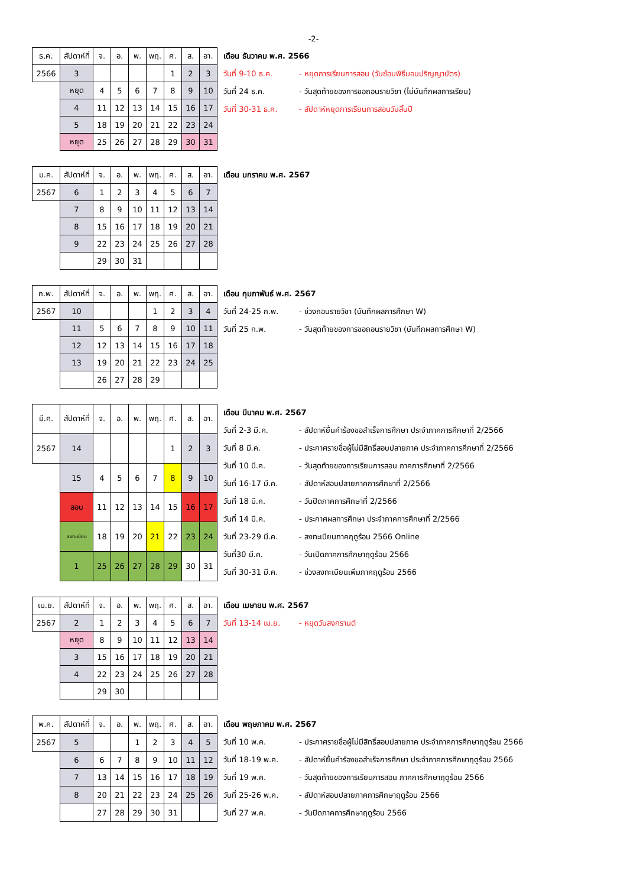-2-
| ธ.ค. | สัปดาห์ที่ | จ. | อ. | พ. | พฤ. | ศ. | ส. | อา. |
| 2566 | 3 | | | | | 1 | 2 | 3 |
| | หยุด | 4 | 5 | 6 | 7 | 8 | 9 | 10 |
| | 4 | 11 | 12 | 13 | 14 | 15 | 16 | 17 |
| | 5 | 18 | 19 | 20 | 21 | 22 | 23 | 24 |
| | หยุด | 25 | 26 | 27 | 28 | 29 | 30 | 31 |
เดือน ธันวาคม พ.ศ. 2566
วันที่ 9-10 ธ.ค. - หยุดการเรียนการสอน (วันซ้อมพิธีมอบปริญญาบัตร)
วันที่ 24 ธ.ค. - วันสุดท้ายของการขอถอนรายวิชา (ไม่บันทึกผลการเรียน)
วันที่ 30-31 ธ.ค. - สัปดาห์หยุดการเรียนการสอนวันสิ้นปี
| ม.ค. | สัปดาห์ที่ | จ. | อ. | พ. | พฤ. | ศ. | ส. | อา. |
| 2567 | 6 | 1 | 2 | 3 | 4 | 5 | 6 | 7 |
| | 7 | 8 | 9 | 10 | 11 | 12 | 13 | 14 |
| | 8 | 15 | 16 | 17 | 18 | 19 | 20 | 21 |
| | 9 | 22 | 23 | 24 | 25 | 26 | 27 | 28 |
| | | 29 | 30 | 31 | | | | |
เดือน มกราคม พ.ศ. 2567
| ก.พ. | สัปดาห์ที่ | จ. | อ. | พ. | พฤ. | ศ. | ส. | อา. |
| 2567 | 10 | | | | 1 | 2 | 3 | 4 |
| | 11 | 5 | 6 | 7 | 8 | 9 | 10 | 11 |
| | 12 | 12 | 13 | 14 | 15 | 16 | 17 | 18 |
| | 13 | 19 | 20 | 21 | 22 | 23 | 24 | 25 |
| | | 26 | 27 | 28 | 29 | | | |
เดือน กุมภาพันธ์ พ.ศ. 2567
วันที่ 24-25 ก.พ. - ช่วงถอนรายวิชา (บันทึกผลการศึกษา W)
วันที่ 25 ก.พ. - วันสุดท้ายของการขอถอนรายวิชา (บันทึกผลการศึกษา W)
| มี.ค. | สัปดาห์ที่ | จ. | อ. | พ. | พฤ. | ศ. | ส. | อา. |
| 2567 | 14 | | | | | 1 | 2 | 3 |
| | 15 | 4 | 5 | 6 | 7 | 8 | 9 | 10 |
| | สอบ | 11 | 12 | 13 | 14 | 15 | 16 | 17 |
| | ลงทะเบียน | 18 | 19 | 20 | 21 | 22 | 23 | 24 |
| | 1 | 25 | 26 | 27 | 28 | 29 | 30 | 31 |
เดือน มีนาคม พ.ศ. 2567
วันที่ 2-3 มี.ค. - สัปดาห์ยื่นคำร้องขอสำเร็จการศึกษา ประจำภาคการศึกษาที่ 2/2566
วันที่ 8 มี.ค. - ประกาศรายชื่อผู้ไม่มีสิทธิ์สอบปลายภาค ประจำภาคการศึกษาที่ 2/2566
วันที่ 10 มี.ค. - วันสุดท้ายของการเรียนการสอน ภาคการศึกษาที่ 2/2566
วันที่ 16-17 มี.ค. - สัปดาห์สอบปลายภาคการศึกษาที่ 2/2566
วันที่ 18 มี.ค. - วันปิดภาคการศึกษาที่ 2/2566
วันที่ 14 มี.ค. - ประกาศผลการศึกษา ประจำภาคการศึกษาที่ 2/2566
วันที่ 23-29 มี.ค. - ลงทะเบียนภาคฤดูร้อน 2566 Online
วันที่30 มี.ค. - วันเปิดภาคการศึกษาฤดูร้อน 2566
วันที่ 30-31 มี.ค. - ช่วงลงทะเบียนเพิ่มภาคฤดูร้อน 2566
| เม.ย. | สัปดาห์ที่ | จ. | อ. | พ. | พฤ. | ศ. | ส. | อา. |
| 2567 | 2 | 1 | 2 | 3 | 4 | 5 | 6 | 7 |
| | หยุด | 8 | 9 | 10 | 11 | 12 | 13 | 14 |
| | 3 | 15 | 16 | 17 | 18 | 19 | 20 | 21 |
| | 4 | 22 | 23 | 24 | 25 | 26 | 27 | 28 |
| | | 29 | 30 | | | | | |
เดือน เมษายน พ.ศ. 2567
วันที่ 13-14 เม.ย. - หยุดวันสงกรานต์
| พ.ค. | สัปดาห์ที่ | จ. | อ. | พ. | พฤ. | ศ. | ส. | อา. |
| 2567 | 5 | | | 1 | 2 | 3 | 4 | 5 |
| | 6 | 6 | 7 | 8 | 9 | 10 | 11 | 12 |
| | 7 | 13 | 14 | 15 | 16 | 17 | 18 | 19 |
| | 8 | 20 | 21 | 22 | 23 | 24 | 25 | 26 |
| | | 27 | 28 | 29 | 30 | 31 | | |
เดือน พฤษภาคม พ.ศ. 2567
วันที่ 10 พ.ค. - ประกาศรายชื่อผู้ไม่มีสิทธิ์สอบปลายภาค ประจำภาคการศึกษาฤดูร้อน 2566
วันที่ 18-19 พ.ค. - สัปดาห์ยื่นคำร้องขอสำเร็จการศึกษา ประจำภาคการศึกษาฤดูร้อน 2566
วันที่ 19 พ.ค. - วันสุดท้ายของการเรียนการสอน ภาคการศึกษาฤดูร้อน 2566
วันที่ 25-26 พ.ค. - สัปดาห์สอบปลายภาคการศึกษาฤดูร้อน 2566
วันที่ 27 พ.ค. - วันปิดภาคการศึกษาฤดูร้อน 2566